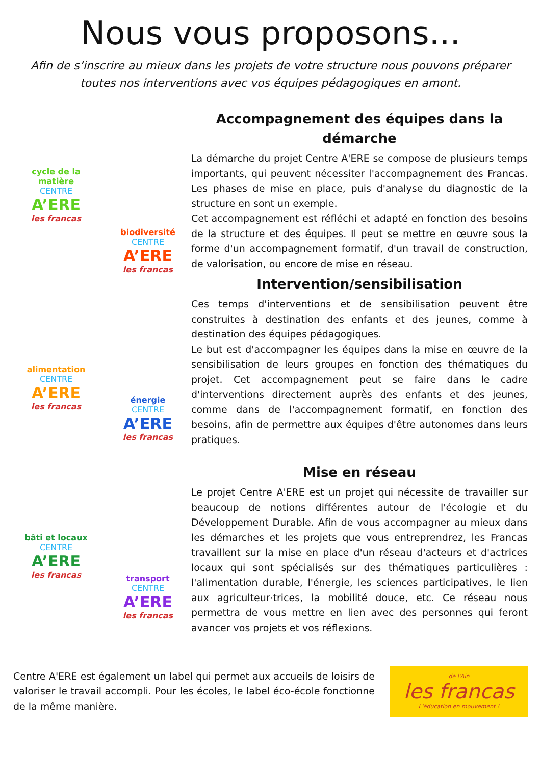Nous vous proposons...
Afin de s’inscrire au mieux dans les projets de votre structure nous pouvons préparer toutes nos interventions avec vos équipes pédagogiques en amont.
cycle de la matière
CENTRE
A’ERE
les francas
biodiversité
CENTRE
A’ERE
les francas
alimentation
CENTRE
A’ERE
les francas
énergie
CENTRE
A’ERE
les francas
bâti et locaux
CENTRE
A’ERE
les francas
transport
CENTRE
A’ERE
les francas
Accompagnement des équipes dans la démarche
La démarche du projet Centre A'ERE se compose de plusieurs temps importants, qui peuvent nécessiter l'accompagnement des Francas. Les phases de mise en place, puis d'analyse du diagnostic de la structure en sont un exemple.
Cet accompagnement est réfléchi et adapté en fonction des besoins de la structure et des équipes. Il peut se mettre en œuvre sous la forme d'un accompagnement formatif, d'un travail de construction, de valorisation, ou encore de mise en réseau.
Intervention/sensibilisation
Ces temps d'interventions et de sensibilisation peuvent être construites à destination des enfants et des jeunes, comme à destination des équipes pédagogiques.
Le but est d'accompagner les équipes dans la mise en œuvre de la sensibilisation de leurs groupes en fonction des thématiques du projet. Cet accompagnement peut se faire dans le cadre d'interventions directement auprès des enfants et des jeunes, comme dans de l'accompagnement formatif, en fonction des besoins, afin de permettre aux équipes d'être autonomes dans leurs pratiques.
Mise en réseau
Le projet Centre A'ERE est un projet qui nécessite de travailler sur beaucoup de notions différentes autour de l'écologie et du Développement Durable. Afin de vous accompagner au mieux dans les démarches et les projets que vous entreprendrez, les Francas travaillent sur la mise en place d'un réseau d'acteurs et d'actrices locaux qui sont spécialisés sur des thématiques particulières : l'alimentation durable, l'énergie, les sciences participatives, le lien aux agriculteur·trices, la mobilité douce, etc. Ce réseau nous permettra de vous mettre en lien avec des personnes qui feront avancer vos projets et vos réflexions.
Centre A'ERE est également un label qui permet aux accueils de loisirs de valoriser le travail accompli. Pour les écoles, le label éco-école fonctionne de la même manière.
de l'Ain
les francas
L'éducation en mouvement !